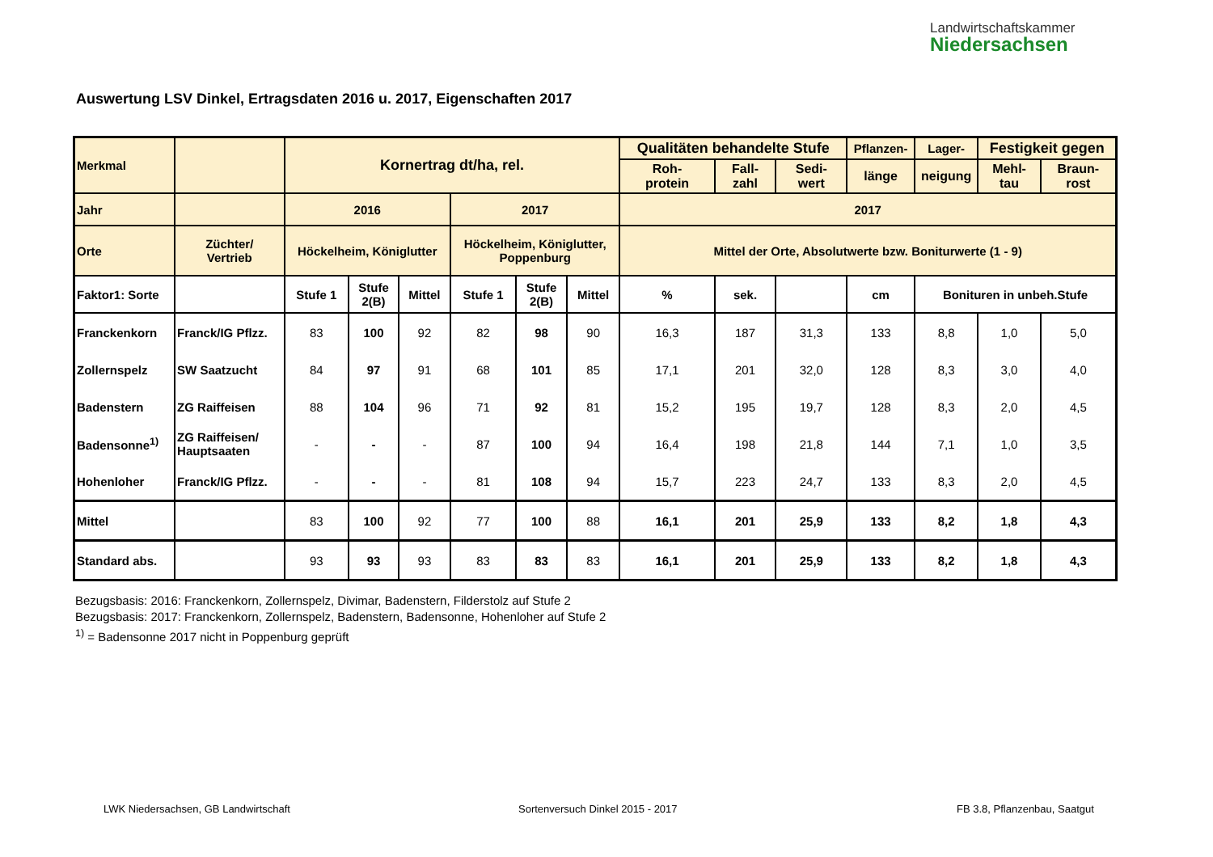Landwirtschaftskammer
Niedersachsen
Auswertung LSV Dinkel, Ertragsdaten 2016 u. 2017, Eigenschaften 2017
| Merkmal | | Kornertrag dt/ha, rel. | | | | | | Qualitäten behandelte Stufe | | | Pflanzen- | Lager- | Festigkeit gegen | |
| --- | --- | --- | --- | --- | --- | --- | --- | --- | --- | --- | --- | --- | --- | --- |
| | | | | | | | | Roh- protein | Fall- zahl | Sedi- wert | länge | neigung | Mehl- tau | Braun- rost |
| Jahr | | 2016 | | | 2017 | | | 2017 | | | | | | |
| Orte | Züchter/ Vertrieb | Höckelheim, Königlutter | | | Höckelheim, Königlutter, Poppenburg | | | Mittel der Orte, Absolutwerte bzw. Boniturwerte (1 - 9) | | | | | | |
| Faktor1: Sorte | | Stufe 1 | Stufe 2(B) | Mittel | Stufe 1 | Stufe 2(B) | Mittel | % | sek. | | cm | Bonituren in unbeh.Stufe | | |
| Franckenkorn | Franck/IG Pflzz. | 83 | 100 | 92 | 82 | 98 | 90 | 16,3 | 187 | 31,3 | 133 | 8,8 | 1,0 | 5,0 |
| Zollernspelz | SW Saatzucht | 84 | 97 | 91 | 68 | 101 | 85 | 17,1 | 201 | 32,0 | 128 | 8,3 | 3,0 | 4,0 |
| Badenstern | ZG Raiffeisen | 88 | 104 | 96 | 71 | 92 | 81 | 15,2 | 195 | 19,7 | 128 | 8,3 | 2,0 | 4,5 |
| Badensonne<sup>1)</sup> | ZG Raiffeisen/ Hauptsaaten | - | - | - | 87 | 100 | 94 | 16,4 | 198 | 21,8 | 144 | 7,1 | 1,0 | 3,5 |
| Hohenloher | Franck/IG Pflzz. | - | - | - | 81 | 108 | 94 | 15,7 | 223 | 24,7 | 133 | 8,3 | 2,0 | 4,5 |
| Mittel | | 83 | 100 | 92 | 77 | 100 | 88 | 16,1 | 201 | 25,9 | 133 | 8,2 | 1,8 | 4,3 |
| Standard abs. | | 93 | 93 | 93 | 83 | 83 | 83 | 16,1 | 201 | 25,9 | 133 | 8,2 | 1,8 | 4,3 |
Bezugsbasis: 2016: Franckenkorn, Zollernspelz, Divimar, Badenstern, Filderstolz auf Stufe 2
Bezugsbasis: 2017: Franckenkorn, Zollernspelz, Badenstern, Badensonne, Hohenloher auf Stufe 2
<sup>1)</sup> = Badensonne 2017 nicht in Poppenburg geprüft
LWK Niedersachsen, GB Landwirtschaft
Sortenversuch Dinkel 2015 - 2017
FB 3.8, Pflanzenbau, Saatgut